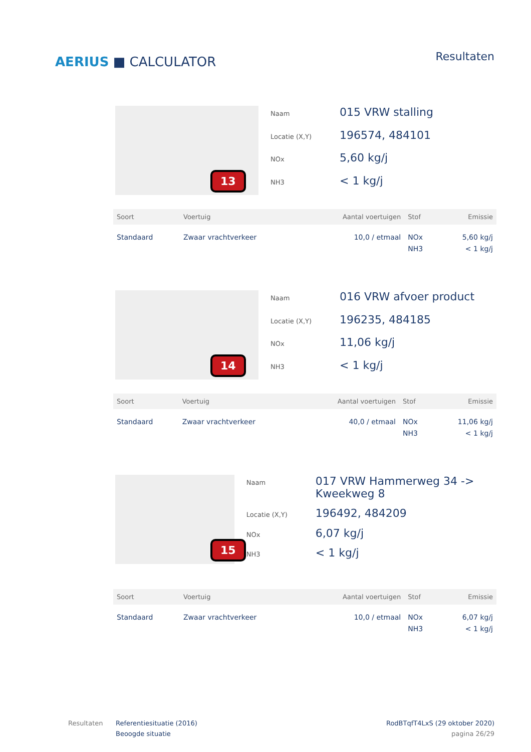AERIUS ■ CALCULATOR
Resultaten
13
Naam 015 VRW stalling Locatie (X,Y) 196574, 484101 NOx 5,60 kg/j NH3 < 1 kg/j
| Soort | Voertuig | Aantal voertuigen | Stof | Emissie |
| --- | --- | --- | --- | --- |
| Standaard | Zwaar vrachtverkeer | 10,0 / etmaal | NOx NH3 | 5,60 kg/j < 1 kg/j |
14
Naam 016 VRW afvoer product Locatie (X,Y) 196235, 484185 NOx 11,06 kg/j NH3 < 1 kg/j
| Soort | Voertuig | Aantal voertuigen | Stof | Emissie |
| --- | --- | --- | --- | --- |
| Standaard | Zwaar vrachtverkeer | 40,0 / etmaal | NOx NH3 | 11,06 kg/j < 1 kg/j |
15
Naam 017 VRW Hammerweg 34 -> Kweekweg 8 Locatie (X,Y) 196492, 484209 NOx 6,07 kg/j NH3 < 1 kg/j
| Soort | Voertuig | Aantal voertuigen | Stof | Emissie |
| --- | --- | --- | --- | --- |
| Standaard | Zwaar vrachtverkeer | 10,0 / etmaal | NOx NH3 | 6,07 kg/j < 1 kg/j |
Resultaten Referentiesituatie (2016)
Beoogde situatie
RodBTqfT4LxS (29 oktober 2020)
pagina 26/29